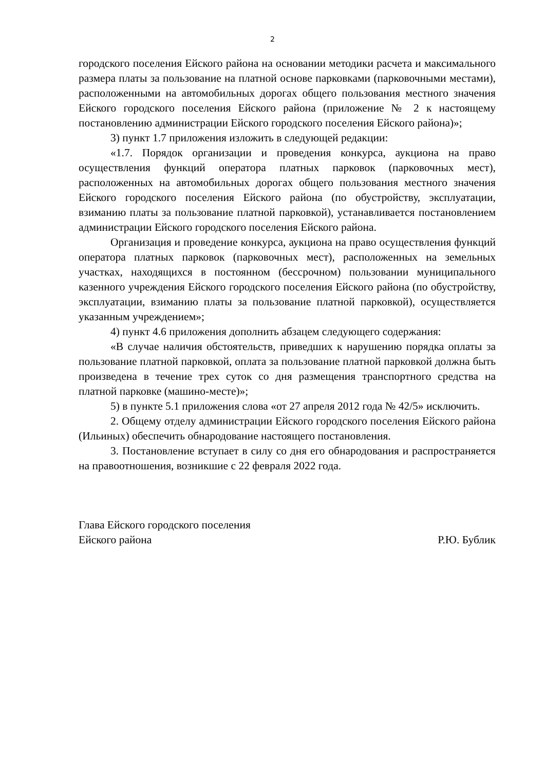2
городского поселения Ейского района на основании методики расчета и максимального размера платы за пользование на платной основе парковками (парковочными местами), расположенными на автомобильных дорогах общего пользования местного значения Ейского городского поселения Ейского района (приложение № 2 к настоящему постановлению администрации Ейского городского поселения Ейского района)»;
3) пункт 1.7 приложения изложить в следующей редакции:
«1.7. Порядок организации и проведения конкурса, аукциона на право осуществления функций оператора платных парковок (парковочных мест), расположенных на автомобильных дорогах общего пользования местного значения Ейского городского поселения Ейского района (по обустройству, эксплуатации, взиманию платы за пользование платной парковкой), устанавливается постановлением администрации Ейского городского поселения Ейского района.
Организация и проведение конкурса, аукциона на право осуществления функций оператора платных парковок (парковочных мест), расположенных на земельных участках, находящихся в постоянном (бессрочном) пользовании муниципального казенного учреждения Ейского городского поселения Ейского района (по обустройству, эксплуатации, взиманию платы за пользование платной парковкой), осуществляется указанным учреждением»;
4) пункт 4.6 приложения дополнить абзацем следующего содержания:
«В случае наличия обстоятельств, приведших к нарушению порядка оплаты за пользование платной парковкой, оплата за пользование платной парковкой должна быть произведена в течение трех суток со дня размещения транспортного средства на платной парковке (машино-месте)»;
5) в пункте 5.1 приложения слова «от 27 апреля 2012 года № 42/5» исключить.
2. Общему отделу администрации Ейского городского поселения Ейского района (Ильиных) обеспечить обнародование настоящего постановления.
3. Постановление вступает в силу со дня его обнародования и распространяется на правоотношения, возникшие с 22 февраля 2022 года.
Глава Ейского городского поселения
Ейского района Р.Ю. Бублик